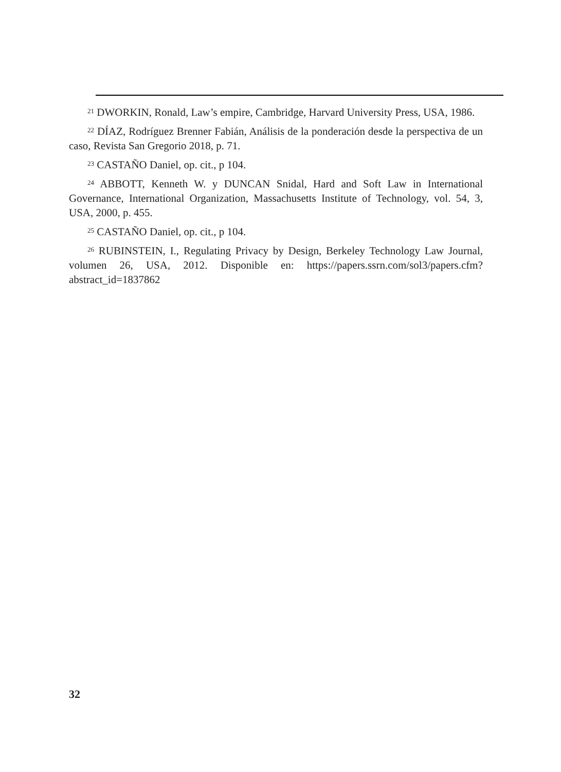<sup>21</sup> DWORKIN, Ronald, Law’s empire, Cambridge, Harvard University Press, USA, 1986.
<sup>22</sup> DÍAZ, Rodríguez Brenner Fabián, Análisis de la ponderación desde la perspectiva de un caso, Revista San Gregorio 2018, p. 71.
<sup>23</sup> CASTAÑO Daniel, op. cit., p 104.
<sup>24</sup> ABBOTT, Kenneth W. y DUNCAN Snidal, Hard and Soft Law in International Governance, International Organization, Massachusetts Institute of Technology, vol. 54, 3, USA, 2000, p. 455.
<sup>25</sup> CASTAÑO Daniel, op. cit., p 104.
<sup>26</sup> RUBINSTEIN, I., Regulating Privacy by Design, Berkeley Technology Law Journal, volumen 26, USA, 2012. Disponible en: https://papers.ssrn.com/sol3/papers.cfm?abstract_id=1837862
32